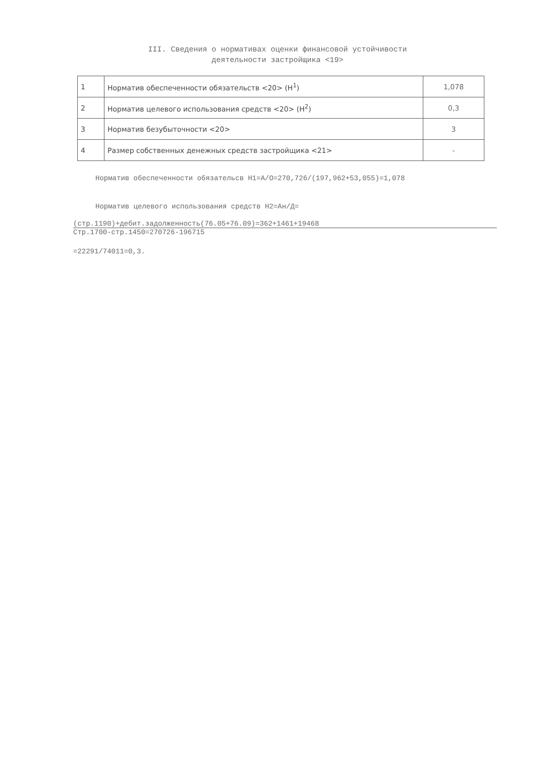III. Сведения о нормативах оценки финансовой устойчивости
деятельности застройщика <19>
| 1 | Норматив обеспеченности обязательств <20> (Н<sup>1</sup>) | 1,078 |
| 2 | Норматив целевого использования средств <20> (Н<sup>2</sup>) | 0,3 |
| 3 | Норматив безубыточности <20> | 3 |
| 4 | Размер собственных денежных средств застройщика <21> | - |
Норматив обеспеченности обязательсв Н1=А/О=270,726/(197,962+53,055)=1,078
Норматив целевого использования средств Н2=Ан/Д=
(стр.1190)+дебит.задолженность(76.05+76.09)=362+1461+19468
Стр.1700-стр.1450=270726-196715
=22291/74011=0,3.